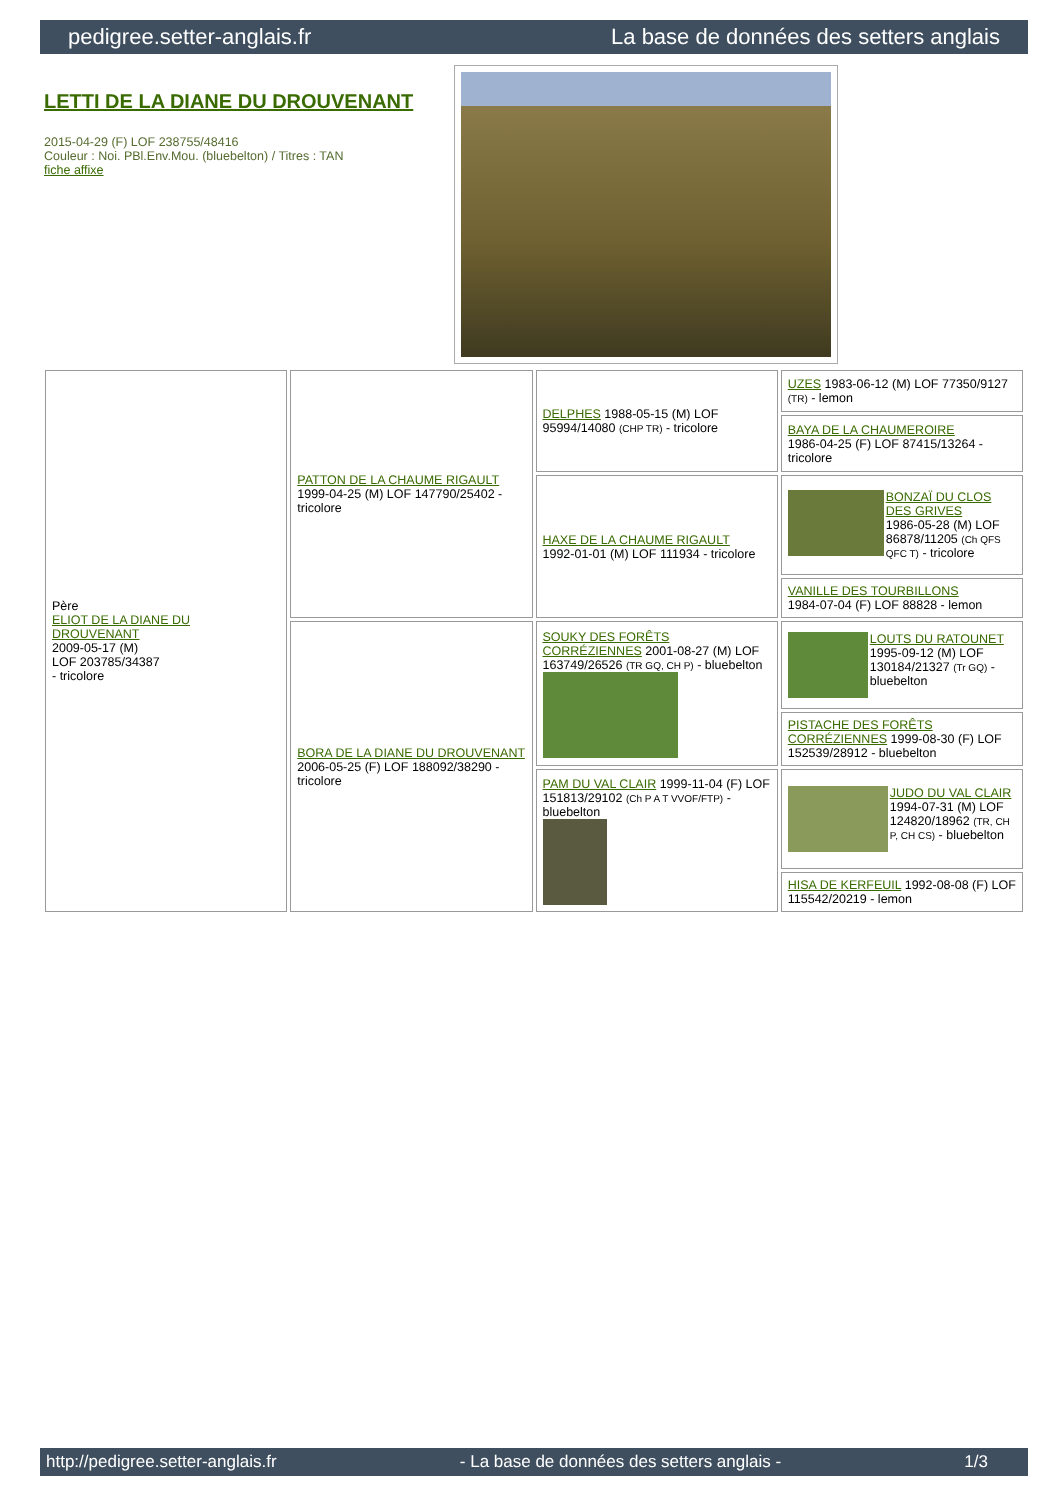pedigree.setter-anglais.fr La base de données des setters anglais
LETTI DE LA DIANE DU DROUVENANT
2015-04-29 (F) LOF 238755/48416
Couleur : Noi. PBl.Env.Mou. (bluebelton) / Titres : TAN
fiche affixe
| Père ELIOT DE LA DIANE DU DROUVENANT 2009-05-17 (M) LOF 203785/34387 - tricolore | PATTON DE LA CHAUME RIGAULT 1999-04-25 (M) LOF 147790/25402 - tricolore | DELPHES 1988-05-15 (M) LOF 95994/14080 (CHP TR) - tricolore | UZES 1983-06-12 (M) LOF 77350/9127 (TR) - lemon |
| | | | BAYA DE LA CHAUMEROIRE 1986-04-25 (F) LOF 87415/13264 - tricolore |
| | | HAXE DE LA CHAUME RIGAULT 1992-01-01 (M) LOF 111934 - tricolore | BONZAÏ DU CLOS DES GRIVES 1986-05-28 (M) LOF 86878/11205 (Ch QFS QFC T) - tricolore |
| | | | VANILLE DES TOURBILLONS 1984-07-04 (F) LOF 88828 - lemon |
| | BORA DE LA DIANE DU DROUVENANT 2006-05-25 (F) LOF 188092/38290 - tricolore | SOUKY DES FORÊTS CORRÉZIENNES 2001-08-27 (M) LOF 163749/26526 (TR GQ, CH P) - bluebelton | LOUTS DU RATOUNET 1995-09-12 (M) LOF 130184/21327 (Tr GQ) - bluebelton |
| | | | PISTACHE DES FORÊTS CORRÉZIENNES 1999-08-30 (F) LOF 152539/28912 - bluebelton |
| | | PAM DU VAL CLAIR 1999-11-04 (F) LOF 151813/29102 (Ch P A T VVOF/FTP) - bluebelton | JUDO DU VAL CLAIR 1994-07-31 (M) LOF 124820/18962 (TR, CH P, CH CS) - bluebelton |
| | | | HISA DE KERFEUIL 1992-08-08 (F) LOF 115542/20219 - lemon |
http://pedigree.setter-anglais.fr - La base de données des setters anglais - 1/3